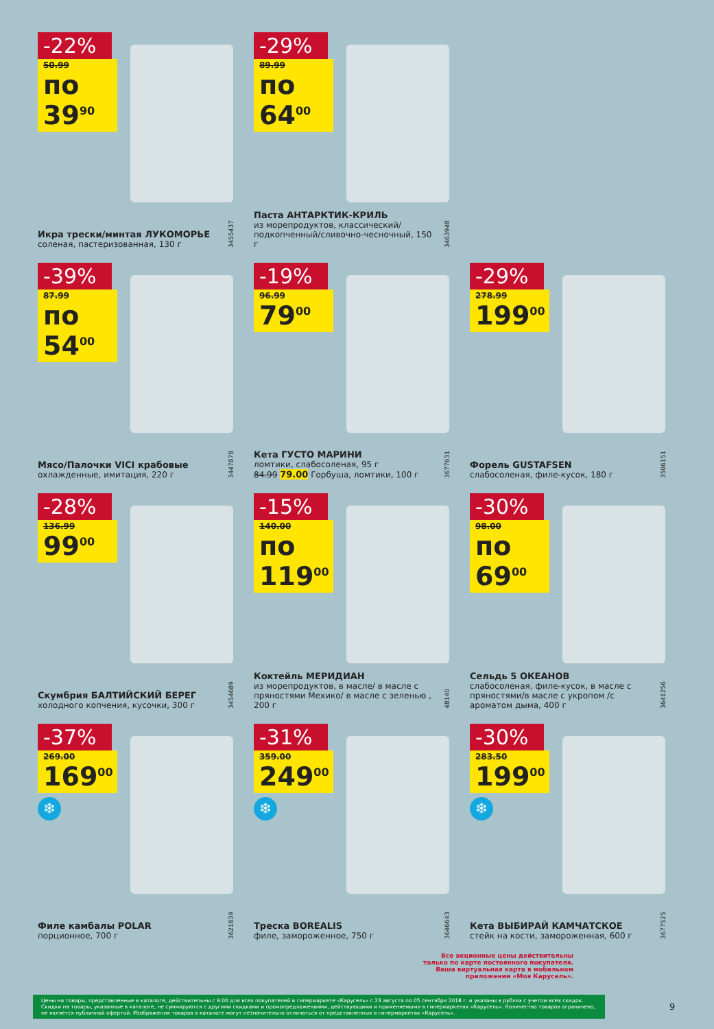-22%
50.99
по 39<sup>90</sup>
Икра трески/минтая ЛУКОМОРЬЕ
соленая, пастеризованная, 130 г
3455437
-29%
89.99
по 64<sup>00</sup>
Паста АНТАРКТИК-КРИЛЬ
из морепродуктов, классический/ подкопченный/сливочно-чесночный, 150 г
3463948
-39%
87.99
по 54<sup>00</sup>
Мясо/Палочки VICI крабовые
охлажденные, имитация, 220 г
3447878
-19%
96.99
79<sup>00</sup>
Кета ГУСТО МАРИНИ
ломтики, слабосоленая, 95 г
84.99 79.00 Горбуша, ломтики, 100 г
3677631
-29%
278.99
199<sup>00</sup>
Форель GUSTAFSEN
слабосоленая, филе-кусок, 180 г
3506151
-28%
136.99
99<sup>00</sup>
Скумбрия БАЛТИЙСКИЙ БЕРЕГ
холодного копчения, кусочки, 300 г
3454689
-15%
140.00
по 119<sup>00</sup>
Коктейль МЕРИДИАН
из морепродуктов, в масле/ в масле с пряностями Мехико/ в масле с зеленью , 200 г
48140
-30%
98.00
по 69<sup>00</sup>
Сельдь 5 ОКЕАНОВ
слабосоленая, филе-кусок, в масле с пряностями/в масле с укропом /с ароматом дыма, 400 г
3641256
-37%
269.00
169<sup>00</sup>
❄
Филе камбалы POLAR
порционное, 700 г
3621839
-31%
359.00
249<sup>00</sup>
❄
Треска BOREALIS
филе, замороженное, 750 г
3646643
-30%
283.50
199<sup>00</sup>
❄
Кета ВЫБИРАЙ КАМЧАТСКОЕ
стейк на кости, замороженная, 600 г
3677525
Все акционные цены действительны
только по карте постоянного покупателя.
Ваша виртуальная карта в мобильном
приложении «Моя Карусель».
Цены на товары, представленные в каталоге, действительны с 9:00 для всех покупателей в гипермаркете «Карусель» с 23 августа по 05 сентября 2018 г. и указаны в рублях с учетом всех скидок. Скидки на товары, указанные в каталоге, не суммируются с другими скидками и промопредложениями, действующими и применяемыми в гипермаркетах «Карусель». Количество товаров ограничено, не является публичной офертой. Изображения товаров в каталоге могут незначительно отличаться от представленных в гипермаркетах «Карусель».
9